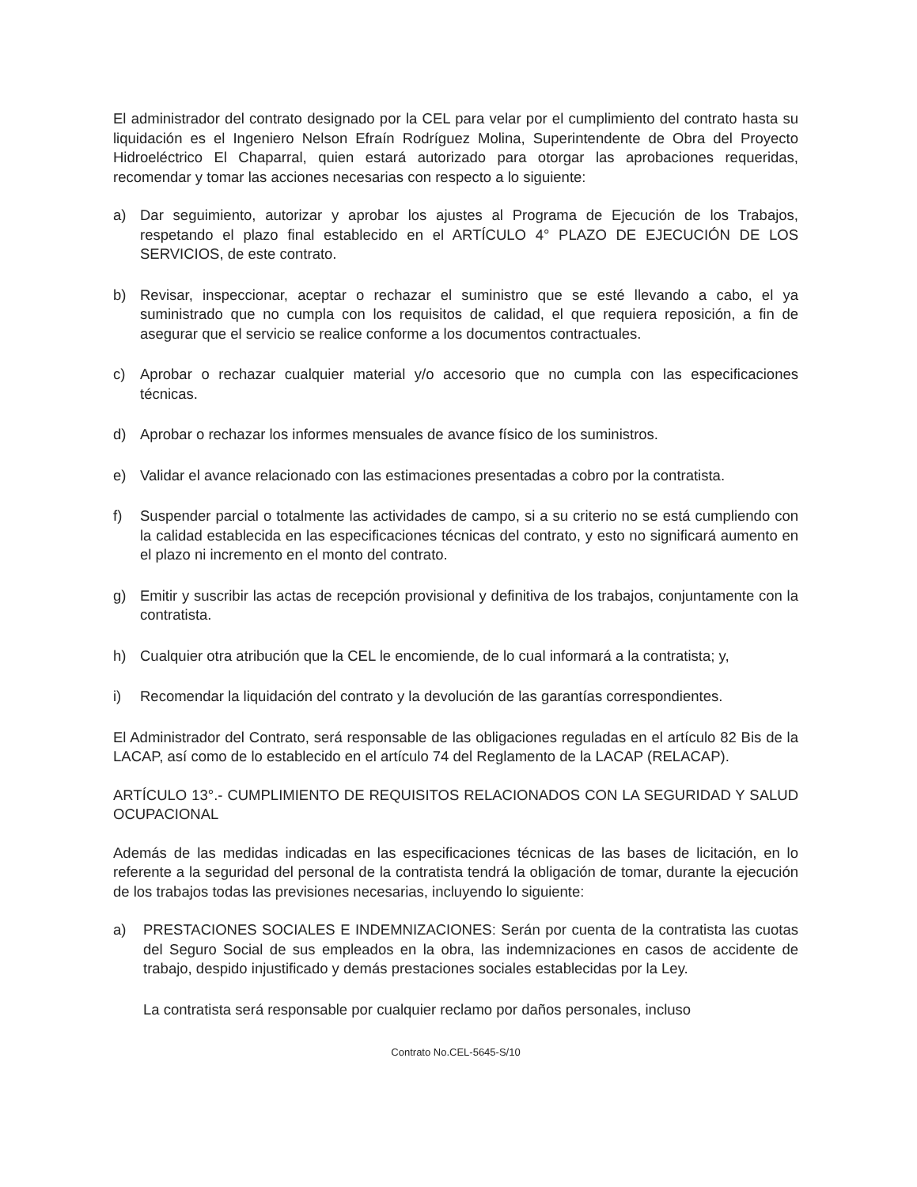El administrador del contrato designado por la CEL para velar por el cumplimiento del contrato hasta su liquidación es el Ingeniero Nelson Efraín Rodríguez Molina, Superintendente de Obra del Proyecto Hidroeléctrico El Chaparral, quien estará autorizado para otorgar las aprobaciones requeridas, recomendar y tomar las acciones necesarias con respecto a lo siguiente:
a) Dar seguimiento, autorizar y aprobar los ajustes al Programa de Ejecución de los Trabajos, respetando el plazo final establecido en el ARTÍCULO 4° PLAZO DE EJECUCIÓN DE LOS SERVICIOS, de este contrato.
b) Revisar, inspeccionar, aceptar o rechazar el suministro que se esté llevando a cabo, el ya suministrado que no cumpla con los requisitos de calidad, el que requiera reposición, a fin de asegurar que el servicio se realice conforme a los documentos contractuales.
c) Aprobar o rechazar cualquier material y/o accesorio que no cumpla con las especificaciones técnicas.
d) Aprobar o rechazar los informes mensuales de avance físico de los suministros.
e) Validar el avance relacionado con las estimaciones presentadas a cobro por la contratista.
f) Suspender parcial o totalmente las actividades de campo, si a su criterio no se está cumpliendo con la calidad establecida en las especificaciones técnicas del contrato, y esto no significará aumento en el plazo ni incremento en el monto del contrato.
g) Emitir y suscribir las actas de recepción provisional y definitiva de los trabajos, conjuntamente con la contratista.
h) Cualquier otra atribución que la CEL le encomiende, de lo cual informará a la contratista; y,
i) Recomendar la liquidación del contrato y la devolución de las garantías correspondientes.
El Administrador del Contrato, será responsable de las obligaciones reguladas en el artículo 82 Bis de la LACAP, así como de lo establecido en el artículo 74 del Reglamento de la LACAP (RELACAP).
ARTÍCULO 13°.- CUMPLIMIENTO DE REQUISITOS RELACIONADOS CON LA SEGURIDAD Y SALUD OCUPACIONAL
Además de las medidas indicadas en las especificaciones técnicas de las bases de licitación, en lo referente a la seguridad del personal de la contratista tendrá la obligación de tomar, durante la ejecución de los trabajos todas las previsiones necesarias, incluyendo lo siguiente:
a) PRESTACIONES SOCIALES E INDEMNIZACIONES: Serán por cuenta de la contratista las cuotas del Seguro Social de sus empleados en la obra, las indemnizaciones en casos de accidente de trabajo, despido injustificado y demás prestaciones sociales establecidas por la Ley.
La contratista será responsable por cualquier reclamo por daños personales, incluso
Contrato No.CEL-5645-S/10